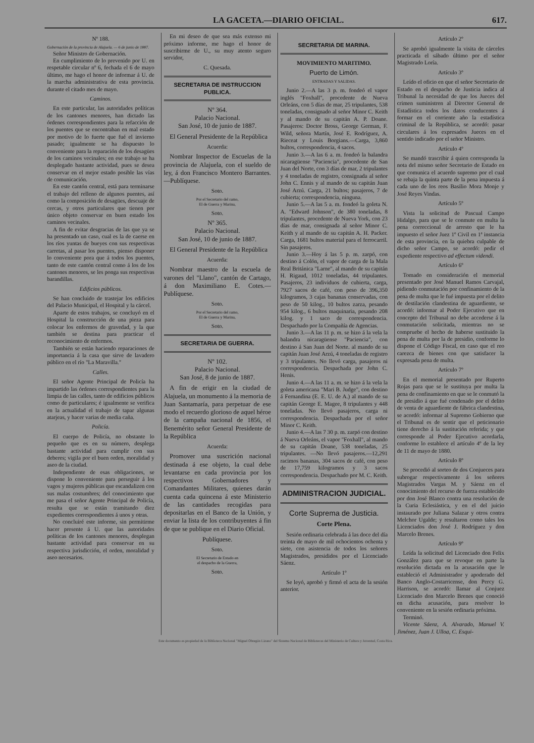LA GACETA.—DIARIO OFICIAL. 617.
Nº 188.
Gobernación de la provincia de Alajuela. — 6 de junio de 1887.
Señor Ministro de Gobernación.
En cumplimiento de lo prevenido por U. en respetable circular nº 6, fechada el 6 de mayo último, me hago el honor de informar á U. de la marcha administrativa de esta provincia. durante el citado mes de mayo.
Caminos.
En este particular, las autoridades políticas de los cantones menores, han dictado las órdenes correspondientes para la refacción de los puentes que se encontraban en mal estado por motivo de lo fuerte que fué el invierno pasado; igualmente se ha dispuesto lo conveniente para la reparación de los desagües de los caminos vecinales; en ese trabajo se ha desplegado bastante actividad, pues se desea conservar en el mejor estado posible las vías de comunicación.
En este cantón central, está para terminarse el trabajo del relleno de algunos puentes, así como la composición de desagües, descuaje de cercas, y otros particulares que tienen por único objeto conservar en buen estado los caminos vecinales.
A fin de evitar desgracias de las que ya se ha presentado un caso, cual es la de caerse en los ríos yuntas de bueyes con sus respectivas carretas, al pasar los puentes, pienso disponer lo conveniente pora que á todos los puentes, tanto de este cantón central como á los de los cantones menores, se les ponga sus respectivas barandillas.
Edificios públicos.
Se han concluido de trastejar los edificios del Palacio Municipal, el Hospital y la cárcel.
Aparte de estos trabajos, se concluyó en el Hospital la construcción de una pieza para colocar los enfermos de gravedad, y la que también se destina para practicar el reconocimiento de enfermos.
También se están haciendo reparaciones de importancia á la casa que sirve de lavadero público en el río "La Maravilla."
Calles.
El señor Agente Principal de Policía ha impartido las órdenes correspondientes para la limpia de las calles, tanto de edificios públicos como de particulares; é igualmente se verifica en la actualidad el trabajo de tapar algunas atarjeas, y hacer varias de media caña.
Policía.
El cuerpo de Policía, no obstante lo pequeño que es en su número, desplega bastante actividad para cumplir con sus deberes; vigila por el buen orden, moralidad y aseo de la ciudad.
Independiente de esas obligaciones, se dispone lo conveniente para perseguir á los vagos y mujeres públicas que escandalizen con sus malas costumbres; del conocimiento que me pasa el señor Agente Principal de Policía, resulta que se están tramitando diez expedientes correspondientes á unos y otras.
No concluiré este informe, sin permitirme hacer presente á U. que las autoridades políticas de los cantones menores, desplegan bastante actividad para conservar en su respectiva jurisdicción, el orden, moralidad y aseo necesarios.
En mi deseo de que sea más extenso mi próximo informe, me hago el honor de suscribirme de U., su muy atento seguro servidor,
C. Quesada.
SECRETARIA DE INSTRUCCION PUBLICA.
Nº 364.
Palacio Nacional.
San José, 10 de junio de 1887.
El General Presidente de la República
Acuerda:
Nombrar Inspector de Escuelas de la provincia de Alajuela, con el sueldo de ley, á don Francisco Montero Barrantes.—Publíquese.
Soto.
Por el Secretario del ramo,
El de Guerra y Marina,
Soto.
Nº 365.
Palacio Nacional.
San José, 10 de junio de 1887.
El General Presidente de la República
Acuerda:
Nombrar maestro de la escuela de varones del "Llano", cantón de Cartago, á don Maximiliano E. Cotes.—Publíquese.
Soto.
Por el Secretario del ramo,
El de Guerra y Marina,
Soto.
SECRETARIA DE GUERRA.
Nº 102.
Palacio Nacional.
San José, 8 de junio de 1887.
A fin de erigir en la ciudad de Alajuela, un monumento á la memoria de Juan Santamaría, para perpetuar de ese modo el recuerdo glorioso de aquel héroe de la campaña nacional de 1856, el Benemérito señor General Presidente de la República
Acuerda:
Promover una suscrición nacional destinada á ese objeto, la cual debe levantarse en cada provincia por los respectivos Gobernadores y Comandantes Militares, quienes darán cuenta cada quincena á este Ministerio de las cantidades recogidas para depositarlas en el Banco de la Unión, y enviar la lista de los contribuyentes á fin de que se publique en el Diario Oficial.
Publíquese.
Soto.
El Secretario de Estado en
el despacho de la Guerra,
Soto.
SECRETARIA DE MARINA.
MOVIMIENTO MARITIMO.
Puerto de Limón.
ENTRADAS Y SALIDAS.
Junio 2.—A las 3 p. m. fondeó el vapor inglés "Foxhall", procedente de Nueva Orleáns, con 5 días de mar, 25 tripulantes, 538 toneladas, consignado al señor Minor C. Keith y al mando de su capitán A. P. Doane. Pasajeros: Doctor Bross, George German, F. Wild, señora Martín, José E. Rodríguez, A. Rieceat y Louis Borgians.—Carga, 3,860 bultos, correspondencia, 4 sacos.
Junio 3.—A las 6 a. m. fondeó la balandra nicaragüense "Paciencia", procedente de San Juan del Norte, con 3 días de mar, 2 tripulantes y 4 toneladas de registro, consignada al señor John C. Ennis y al mando de su capitán Juan José Arzú. Carga, 21 bultos; pasajeros, 7 de cubierta; correspondencia, ninguna.
Junio 5.—A las 5 a. m. fondeó la goleta N. A. "Edward Johnson", de 380 toneladas, 8 tripulantes, procedente de Nueva York, con 23 días de mar, consignada al señor Minor C. Keith y al mando de su capitán A. H. Packer. Carga, 1681 bultos material para el ferrocarril. Sin pasajeros.
Junio 3.—Hoy á las 5 p. m. zarpó, con destino á Colón, el vapor de carga de la Mala Real Británica "Larne", al mando de su capitán H. Rigaud, 1012 toneladas, 44 tripulantes. Pasajeros, 23 individuos de cubierta, carga, 7927 sacos de café, con peso de 396,350 kilogramos, 3 cajas bananas conservadas, con peso de 50 kilog., 10 bultos zarza, pesando 954 kilog., 6 bultos maquinaria, pesando 208 kilog. y 1 saco de correspondencia. Despachado por la Compañía de Agencias.
Junio 3.—A las 11 p. m. se hizo á la vela la balandra nicaragüense "Paciencia", con destino á San Juan del Norte. al mando de su capitán Juan José Arzú, 4 toneladas de registro y 3 tripulantes. No llevó carga, pasajeros ni correspondencia. Despachada por John C. Henis.
Junio 4.—A las 11 a. m. se hizo á la vela la goleta americana "Mari B. Judge", con destino á Fernandina (E. E. U. de A.) al mando de su capitán George E. Magee, 8 tripulantes y 448 toneladas. No llevó pasajeros, carga ni correspondencia. Despachada por el señor Minor C. Keith.
Junio 4.—A las 7 30 p. m. zarpó con destino á Nueva Orleáns, el vapor "Foxhall", al mando de su capitán Doane, 538 toneladas, 25 tripulantes. —No llevó pasajeros.—12,291 racimos bananas, 304 sacos de café, con peso de 17,759 kilogramos y 3 sacos correspondencia. Despachado por M. C. Keith.
ADMINISTRACION JUDICIAL.
Corte Suprema de Justicia.
Corte Plena.
Sesión ordinaria celebrada á las doce del día treinta de mayo de mil ochocientos ochenta y siete, con asistencia de todos los señores Magistrados, presididos por el Licenciado Sáenz.
Artículo 1º
Se leyó, aprobó y firmó el acta de la sesión anterior.
Artículo 2º
Se aprobó igualmente la visita de cárceles practicada el sábado último por el señor Magistrado Loría.
Artículo 3º
Leído el oficio en que el señor Secretario de Estado en el despacho de Justicia indica al Tribunal la necesidad de que los Jueces del crimen suministren al Director General de Estadística todos los datos conducentes á formar en el corriente año la estadística criminal de la República, se acordó: pasar circulares á los expresados Jueces en el sentido indicado por el señor Ministro.
Artículo 4º
Se mandó trascribir á quien corresponda la nota del mismo señor Secretario de Estado en que comunica el acuerdo supremo por el cual se rebaja la quinta parte de la pena impuesta á cada uno de los reos Basilio Mora Monje y José Reyes Vindas.
Artículo 5º
Vista la solicitud de Pascual Campo Hidalgo, para que se le conmute en multa la pena correccional de arresto que le ha impuesto el señor Juez 1º Civil en 1ª instancia de esta provincia, en la quiebra culpable de dicho señor Campo, se acordó: pedir el expediente respectivo ad effectum videndi.
Artículo 6º
Tomado en consideración el memorial presentado por José Manuel Ramos Carvajal, pidiendo conmutación por confinamiento de la pena de multa que le fué impuesta por el delito de destilación clandestina de aguardiente, se acordó: informar al Poder Ejecutivo que en concepto del Tribunal no debe accederse á la conmutación solicitada, mientras no se compruebe el hecho de haberse sustituido la pena de multa por la de presidio, conforme lo dispone el Código Fiscal, en caso que el reo carezca de bienes con que satisfacer la expresada pena de multa.
Artículo 7º
En el memorial presentado por Ruperto Rojas para que se le sustituya por multa la pena de confinamiento en que se le conmutó la de presidio á que fué condenado por el delito de venta de aguardiente de fábrica clandestina, se acordó: informar al Supremo Gobierno que el Tribunal es de sentir que el peticionario tiene derecho á la sustitución referida; y que corresponde al Poder Ejecutivo acordarla, conforme lo establece el artículo 4º de la ley de 11 de mayo de 1880.
Artículo 8º
Se procedió al sorteo de dos Conjueces para subrogar respectivamente á los señores Magistrados Vargas M. y Sáenz en el conocimiento del recurso de fuerza establecido por don José Blanco contra una resolución de la Curia Eclesiástica, y en el del juicio instaurado por Juliana Salazar y otros contra Melchor Ugalde; y resultaron como tales los Licenciados don José J. Rodríguez y don Marcelo Brenes.
Artículo 9º
Leída la solicitud del Licenciado don Felix González para que se revoque en parte la resolución dictada en la acusación que le estableció el Administrador y apoderado del Banco Anglo-Costarricense, don Percy G. Harrison, se acordó: llamar al Conjuez Licenciado don Marcelo Brenes que conoció en dicha acusación, para resolver lo conveniente en la sesión ordinaria próxima.
Terminó.
Vicente Sáenz, A. Alvarado, Manuel V. Jiménez, Juan J. Ulloa, C. Esqui-
Este documento es propiedad de la Biblioteca Nacional "Miguel Obregón Lizano" del Sistema Nacional de Bibliotecas del Ministerio de Cultura y Juventud, Costa Rica.